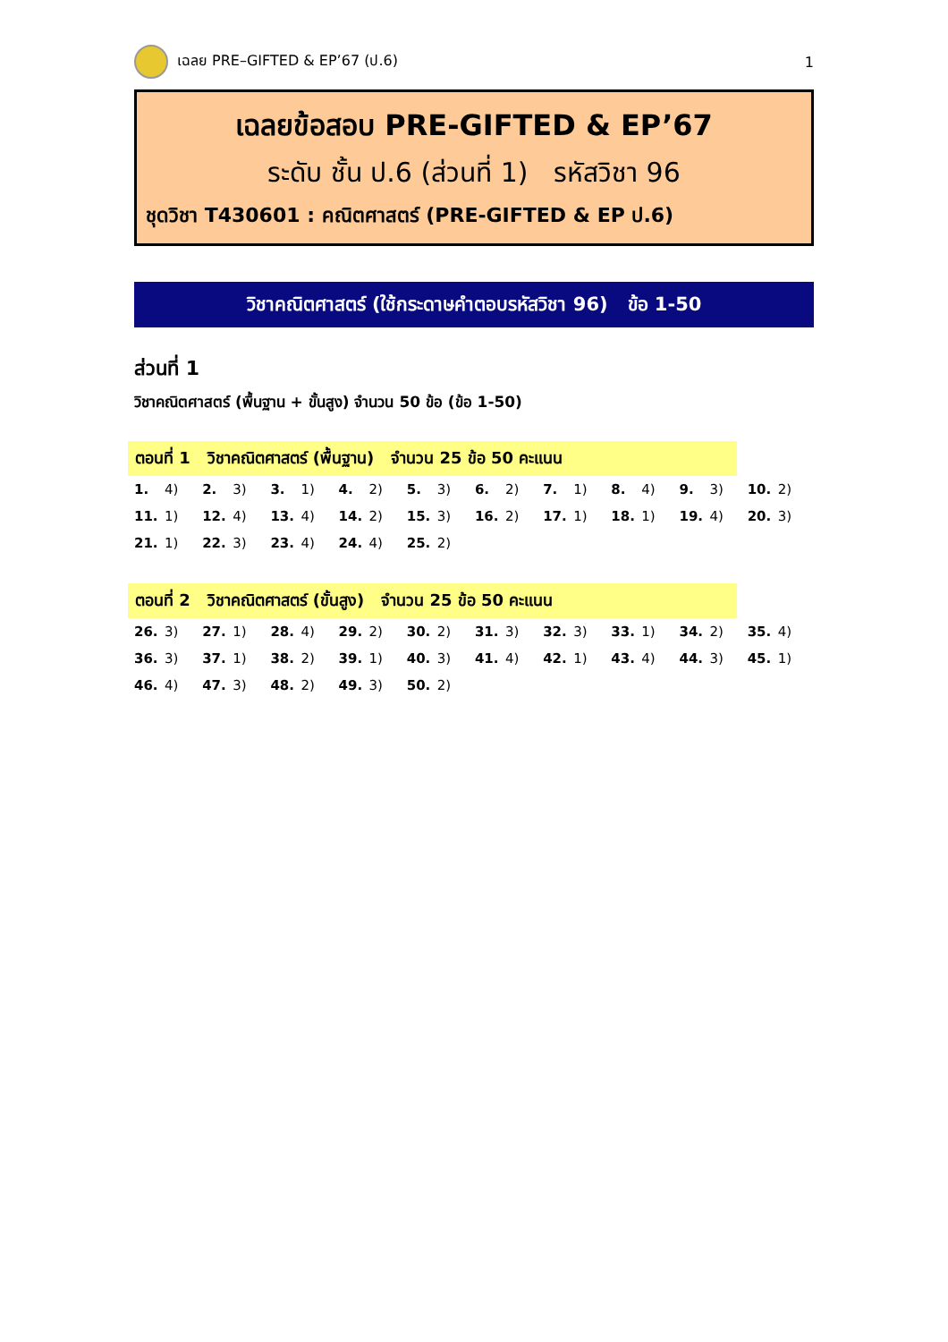เฉลย PRE–GIFTED & EP’67 (ป.6) 1
เฉลยข้อสอบ PRE-GIFTED & EP’67
ระดับ ชั้น ป.6 (ส่วนที่ 1) รหัสวิชา 96
ชุดวิชา T430601 : คณิตศาสตร์ (PRE-GIFTED & EP ป.6)
วิชาคณิตศาสตร์ (ใช้กระดาษคำตอบรหัสวิชา 96) ข้อ 1-50
ส่วนที่ 1
วิชาคณิตศาสตร์ (พื้นฐาน + ขั้นสูง) จำนวน 50 ข้อ (ข้อ 1-50)
ตอนที่ 1 วิชาคณิตศาสตร์ (พื้นฐาน) จำนวน 25 ข้อ 50 คะแนน
| 1. 4) | 2. 3) | 3. 1) | 4. 2) | 5. 3) | 6. 2) | 7. 1) | 8. 4) | 9. 3) | 10. 2) |
| 11. 1) | 12. 4) | 13. 4) | 14. 2) | 15. 3) | 16. 2) | 17. 1) | 18. 1) | 19. 4) | 20. 3) |
| 21. 1) | 22. 3) | 23. 4) | 24. 4) | 25. 2) | | | | | |
ตอนที่ 2 วิชาคณิตศาสตร์ (ขั้นสูง) จำนวน 25 ข้อ 50 คะแนน
| 26. 3) | 27. 1) | 28. 4) | 29. 2) | 30. 2) | 31. 3) | 32. 3) | 33. 1) | 34. 2) | 35. 4) |
| 36. 3) | 37. 1) | 38. 2) | 39. 1) | 40. 3) | 41. 4) | 42. 1) | 43. 4) | 44. 3) | 45. 1) |
| 46. 4) | 47. 3) | 48. 2) | 49. 3) | 50. 2) | | | | | |